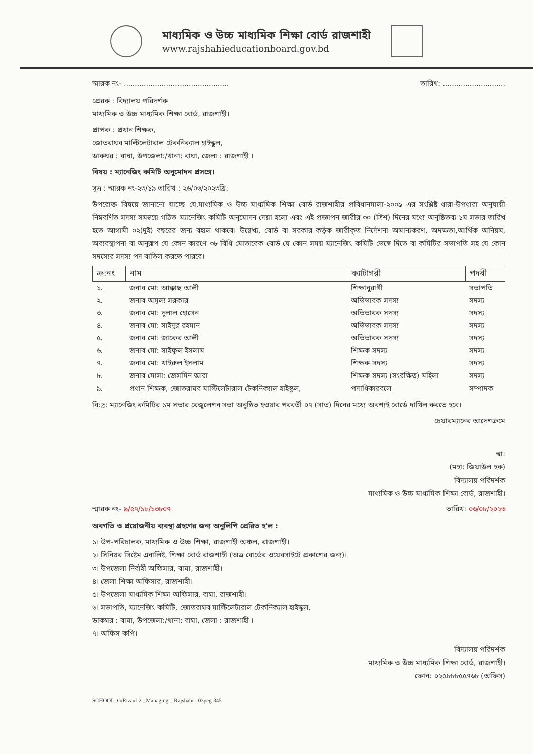মাধ্যমিক ও উচ্চ মাধ্যমিক শিক্ষা বোর্ড রাজশাহী
www.rajshahieducationboard.gov.bd
স্মারক নং- ............................................... তারিখ: ............................
প্রেরক : বিদ্যালয় পরিদর্শক
মাধ্যমিক ও উচ্চ মাধ্যমিক শিক্ষা বোর্ড, রাজশাহী।
প্রাপক : প্রধান শিক্ষক,
জোতরাঘব মাল্টিলেটারাল টেকনিক্যাল হাইস্কুল,
ডাকঘর : বাঘা, উপজেলা:/থানা: বাঘা, জেলা : রাজশাহী ।
বিষয় : ম্যানেজিং কমিটি অনুমোদন প্রসঙ্গে।
সূত্র : স্মারক নং-২৩/১৯ তারিখ : ২৬/০৬/২০২৩খ্রি:
উপরোক্ত বিষয়ে জানানো যাচ্ছে যে,মাধ্যমিক ও উচ্চ মাধ্যমিক শিক্ষা বোর্ড রাজশাহীর প্রবিধানমালা-২০০৯ এর সংশ্লিষ্ট ধারা-উপধারা অনুযায়ী নিম্নবর্ণিত সদস্য সমন্বয়ে গঠিত ম্যানেজিং কমিটি অনুমোদন দেয়া হলো এবং এই প্রজ্ঞাপন জারীর ৩০ (ত্রিশ) দিনের মধ্যে অনুষ্ঠিতব্য ১ম সভার তারিখ হতে আগামী ০২(দুই) বছরের জন্য বহাল থাকবে। উল্লেখ্য, বোর্ড বা সরকার কর্তৃক জারীকৃত নির্দেশনা অমান্যকরণ, অদক্ষতা,আর্থিক অনিয়ম, অব্যবস্থাপনা বা অনুরূপ যে কোন কারণে ৩৮ বিধি মোতাবেক বোর্ড যে কোন সময় ম্যানেজিং কমিটি ভেঙ্গে দিতে বা কমিটির সভাপতি সহ যে কোন সদস্যের সদস্য পদ বাতিল করতে পারবে।
| ক্র:নং | নাম | ক্যাটাগরী | পদবী |
| --- | --- | --- | --- |
| ১. | জনাব মো: আক্কাছ আলী | শিক্ষানুরাগী | সভাপতি |
| ২. | জনাব অমূল্য সরকার | অভিভাবক সদস্য | সদস্য |
| ৩. | জনাব মো: দুলাল হোসেন | অভিভাবক সদস্য | সদস্য |
| ৪. | জনাব মো: সাইদুর রহমান | অভিভাবক সদস্য | সদস্য |
| ৫. | জনাব মো: জাকের আলী | অভিভাবক সদস্য | সদস্য |
| ৬. | জনাব মো: সাইফুল ইসলাম | শিক্ষক সদস্য | সদস্য |
| ৭. | জনাব মো: খাইরুল ইসলাম | শিক্ষক সদস্য | সদস্য |
| ৮. | জনাব মোসা: জেসমিন আরা | শিক্ষক সদস্য (সংরক্ষিত) মহিলা | সদস্য |
| ৯. | প্রধান শিক্ষক, জোতরাঘব মাল্টিলেটারাল টেকনিক্যাল হাইস্কুল, | পদাধিকারবলে | সম্পাদক |
বি:দ্র: ম্যানেজিং কমিটির ১ম সভার রেজুলেশন সভা অনুষ্ঠিত হওয়ার পরবর্তী ০৭ (সাত) দিনের মধ্যে অবশ্যই বোর্ডে দাখিল করতে হবে।
চেয়ারম্যানের আদেশক্রমে
স্বা:
(মহা: জিয়াউল হক)
বিদ্যালয় পরিদর্শক
মাধ্যমিক ও উচ্চ মাধ্যমিক শিক্ষা বোর্ড, রাজশাহী।
স্মারক নং- ৯/৫৭/১৮/১৩৮০৭ তারিখ: ০৬/০৮/২০২৩
অবগতি ও প্রয়োজনীয় ব্যবস্থা গ্রহণের জন্য অনুলিপি প্রেরিত হ'ল :
১। উপ-পরিচালক, মাধ্যমিক ও উচ্চ শিক্ষা, রাজশাহী অঞ্চল, রাজশাহী।
২। সিনিয়র সিষ্টেম এনালিষ্ট, শিক্ষা বোর্ড রাজশাহী (অত্র বোর্ডের ওয়েবসাইটে প্রকাশের জন্য)।
৩। উপজেলা নির্বাহী অফিসার, বাঘা, রাজশাহী।
৪। জেলা শিক্ষা অফিসার, রাজশাহী।
৫। উপজেলা মাধ্যমিক শিক্ষা অফিসার, বাঘা, রাজশাহী।
৬। সভাপতি, ম্যানেজিং কমিটি, জোতরাঘব মাল্টিলেটারাল টেকনিক্যাল হাইস্কুল,
ডাকঘর : বাঘা, উপজেলা:/থানা: বাঘা, জেলা : রাজশাহী ।
৭। অফিস কপি।
বিদ্যালয় পরিদর্শক
মাধ্যমিক ও উচ্চ মাধ্যমিক শিক্ষা বোর্ড, রাজশাহী।
ফোন: ০২৫৮৮৮৫৫৭৬৮ (অফিস)
SCHOOL_G/Rizaul-2-_Managing _ Rajshahi - 03peg-345